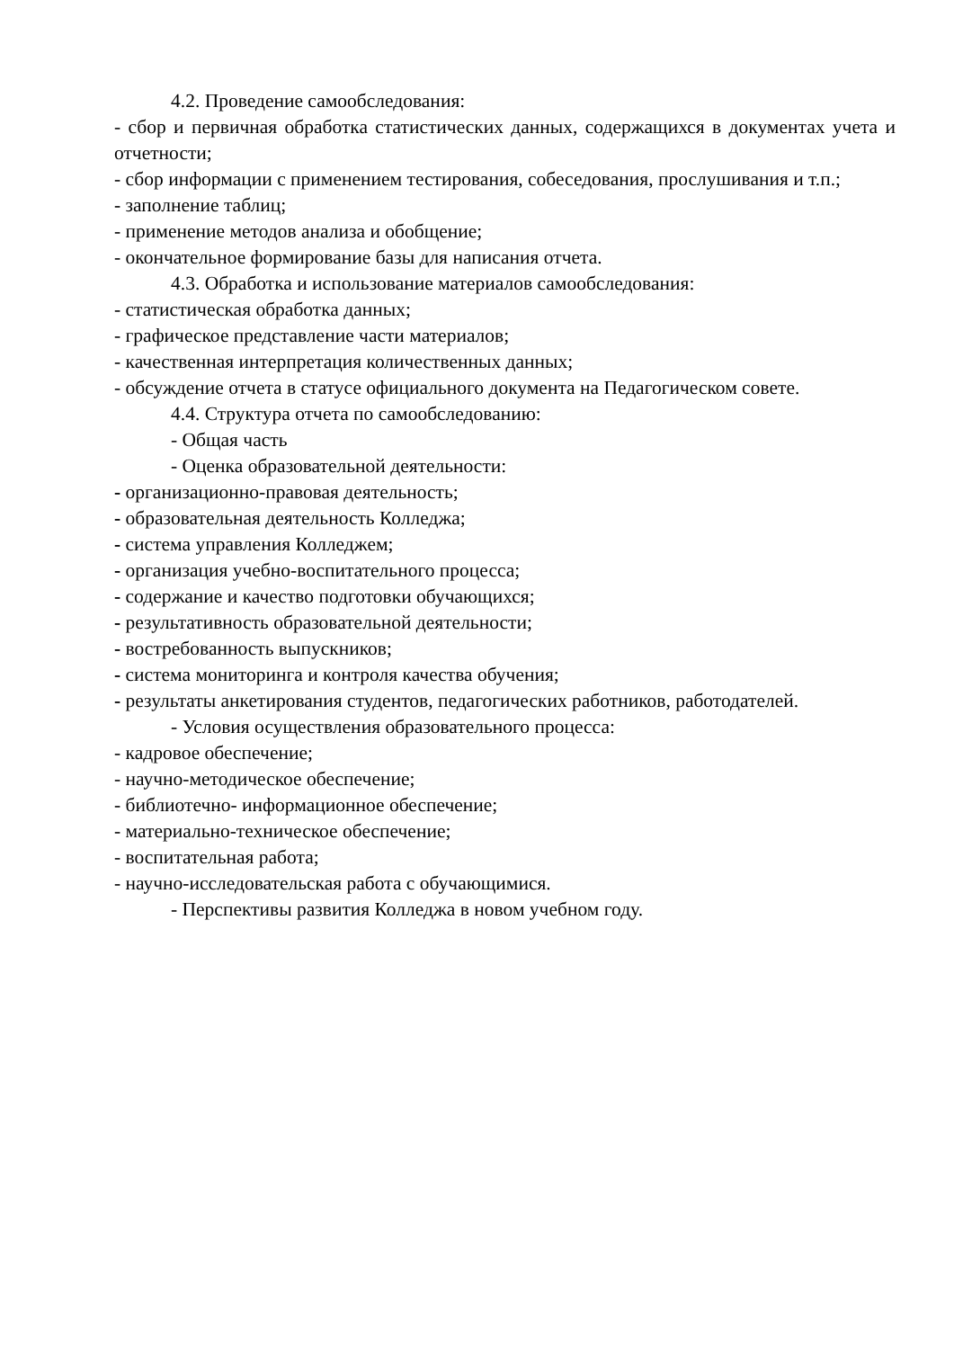4.2. Проведение самообследования:
- сбор и первичная обработка статистических данных, содержащихся в документах учета и отчетности;
- сбор информации с применением тестирования, собеседования, прослушивания и т.п.;
- заполнение таблиц;
- применение методов анализа и обобщение;
- окончательное формирование базы для написания отчета.
4.3. Обработка и использование материалов самообследования:
- статистическая обработка данных;
- графическое представление части материалов;
- качественная интерпретация количественных данных;
- обсуждение отчета в статусе официального документа на Педагогическом совете.
4.4. Структура отчета по самообследованию:
- Общая часть
- Оценка образовательной деятельности:
- организационно-правовая деятельность;
- образовательная деятельность Колледжа;
- система управления Колледжем;
- организация учебно-воспитательного процесса;
- содержание и качество подготовки обучающихся;
- результативность образовательной деятельности;
- востребованность выпускников;
- система мониторинга и контроля качества обучения;
- результаты анкетирования студентов, педагогических работников, работодателей.
- Условия осуществления образовательного процесса:
- кадровое обеспечение;
- научно-методическое обеспечение;
- библиотечно- информационное обеспечение;
- материально-техническое обеспечение;
- воспитательная работа;
- научно-исследовательская работа с обучающимися.
- Перспективы развития Колледжа в новом учебном году.